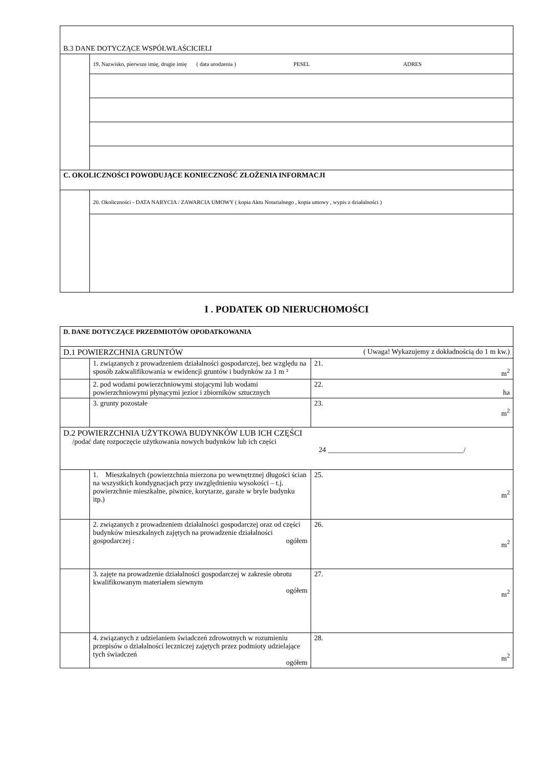| B.3 DANE DOTYCZĄCE WSPÓŁWŁAŚCICIELI | |
| | 19. Nazwisko, pierwsze imię, drugie imię ( data urodzenia ) PESEL ADRES |
| C. OKOLICZNOŚCI POWODUJĄCE KONIECZNOŚĆ ZŁOŻENIA INFORMACJI | |
| | 20. Okoliczności - DATA NABYCIA / ZAWARCIA UMOWY ( kopia Aktu Notarialnego , kopia umowy , wypis z działalności ) |
I . PODATEK OD NIERUCHOMOŚCI
| D. DANE DOTYCZĄCE PRZEDMIOTÓW OPODATKOWANIA | | |
| D.1 POWIERZCHNIA GRUNTÓW ( Uwaga! Wykazujemy z dokładnością do 1 m kw.) | | |
| | 1. związanych z prowadzeniem działalności gospodarczej, bez względu na sposób zakwalifikowania w ewidencji gruntów i budynków za 1 m ² | 21. m<sup>2</sup> |
| | 2. pod wodami powierzchniowymi stojącymi lub wodami powierzchniowymi płynącymi jezior i zbiorników sztucznych | 22. ha |
| | 3. grunty pozostałe | 23. m<sup>2</sup> |
| D.2 POWIERZCHNIA UŻYTKOWA BUDYNKÓW LUB ICH CZĘŚCI /podać datę rozpoczęcie użytkowania nowych budynków lub ich części 24 ______________________________________/ | | |
| | 1. Mieszkalnych (powierzchnia mierzona po wewnętrznej długości ścian na wszystkich kondygnacjach przy uwzględnieniu wysokości – t.j. powierzchnie mieszkalne, piwnice, korytarze, garaże w bryle budynku itp.) | 25. m<sup>2</sup> |
| | 2. związanych z prowadzeniem działalności gospodarczej oraz od części budynków mieszkalnych zajętych na prowadzenie działalności gospodarczej : ogółem | 26. m<sup>2</sup> |
| | 3. zajęte na prowadzenie działalności gospodarczej w zakresie obrotu kwalifikowanym materiałem siewnym ogółem | 27. m<sup>2</sup> |
| | 4. związanych z udzielaniem świadczeń zdrowotnych w rozumieniu przepisów o działalności leczniczej zajętych przez podmioty udzielające tych świadczeń ogółem | 28. m<sup>2</sup> |